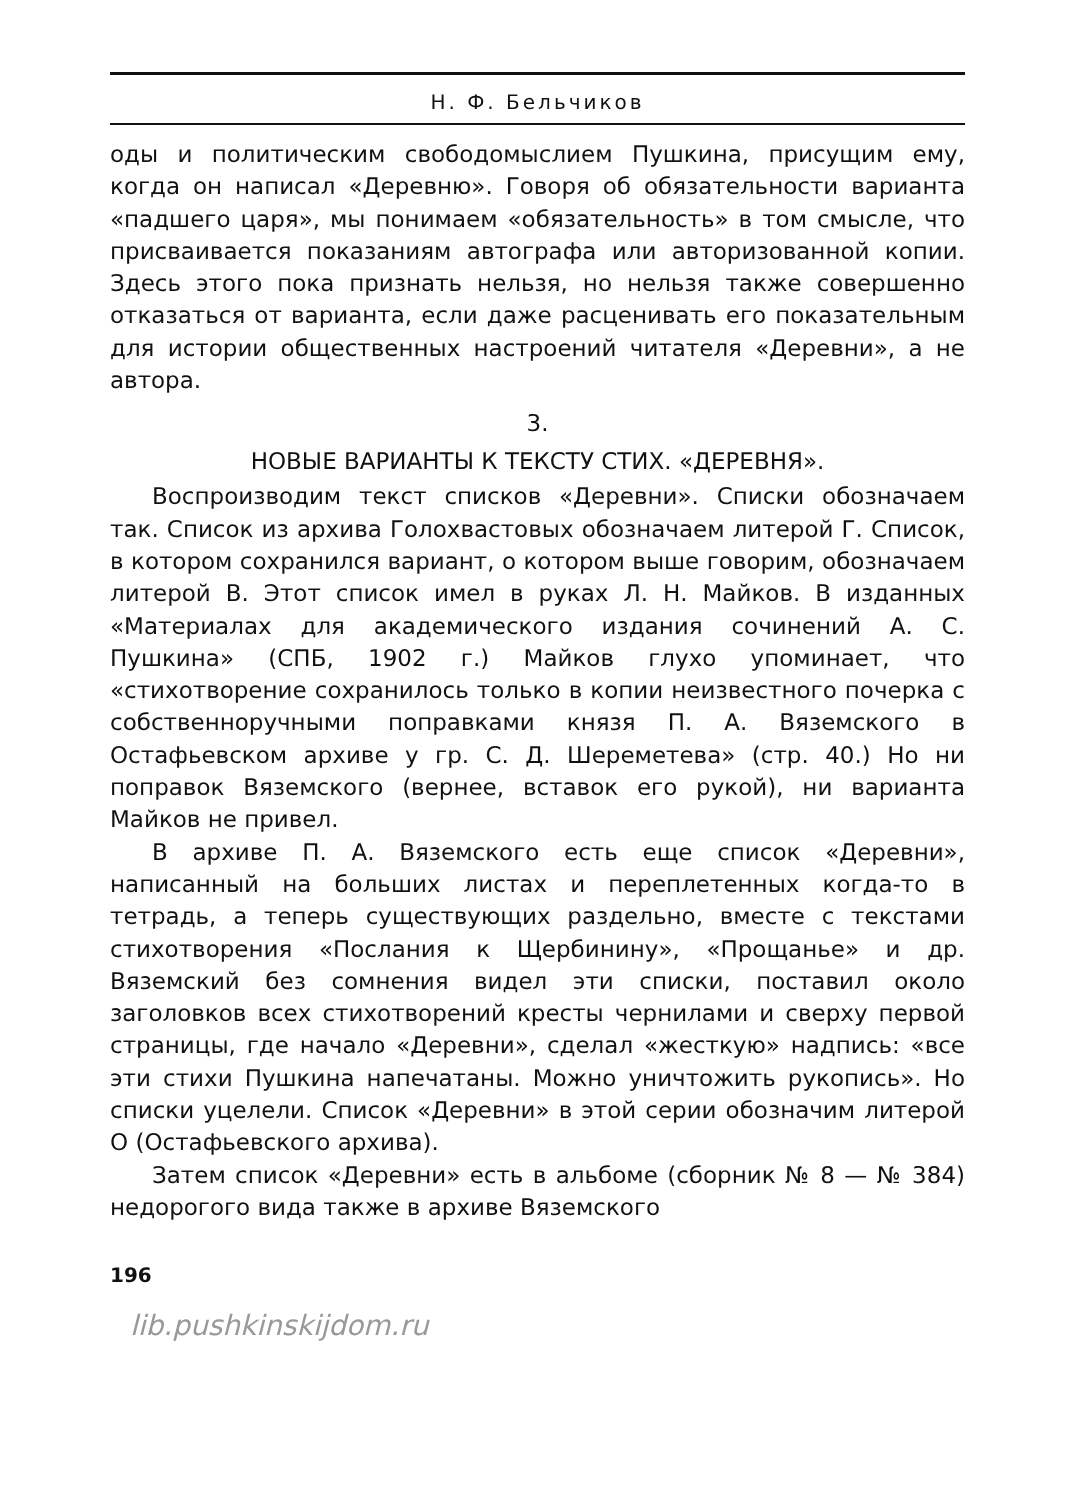Н. Ф. Бельчиков
оды и политическим свободомыслием Пушкина, присущим ему, когда он написал «Деревню». Говоря об обязательности варианта «падшего царя», мы понимаем «обязательность» в том смысле, что присваивается показаниям автографа или авторизованной копии. Здесь этого пока признать нельзя, но нельзя также совершенно отказаться от варианта, если даже расценивать его показательным для истории общественных настроений читателя «Деревни», а не автора.
3.
НОВЫЕ ВАРИАНТЫ К ТЕКСТУ СТИХ. «ДЕРЕВНЯ».
Воспроизводим текст списков «Деревни». Списки обозначаем так. Список из архива Голохвастовых обозначаем литерой Г. Список, в котором сохранился вариант, о котором выше говорим, обозначаем литерой В. Этот список имел в руках Л. Н. Майков. В изданных «Материалах для академического издания сочинений А. С. Пушкина» (СПБ, 1902 г.) Майков глухо упоминает, что «стихотворение сохранилось только в копии неизвестного почерка с собственноручными поправками князя П. А. Вяземского в Остафьевском архиве у гр. С. Д. Шереметева» (стр. 40.) Но ни поправок Вяземского (вернее, вставок его рукой), ни варианта Майков не привел.
В архиве П. А. Вяземского есть еще список «Деревни», написанный на больших листах и переплетенных когда-то в тетрадь, а теперь существующих раздельно, вместе с текстами стихотворения «Послания к Щербинину», «Прощанье» и др. Вяземский без сомнения видел эти списки, поставил около заголовков всех стихотворений кресты чернилами и сверху первой страницы, где начало «Деревни», сделал «жесткую» надпись: «все эти стихи Пушкина напечатаны. Можно уничтожить рукопись». Но списки уцелели. Список «Деревни» в этой серии обозначим литерой О (Остафьевского архива).
Затем список «Деревни» есть в альбоме (сборник № 8 — № 384) недорогого вида также в архиве Вяземского
196
lib.pushkinskijdom.ru